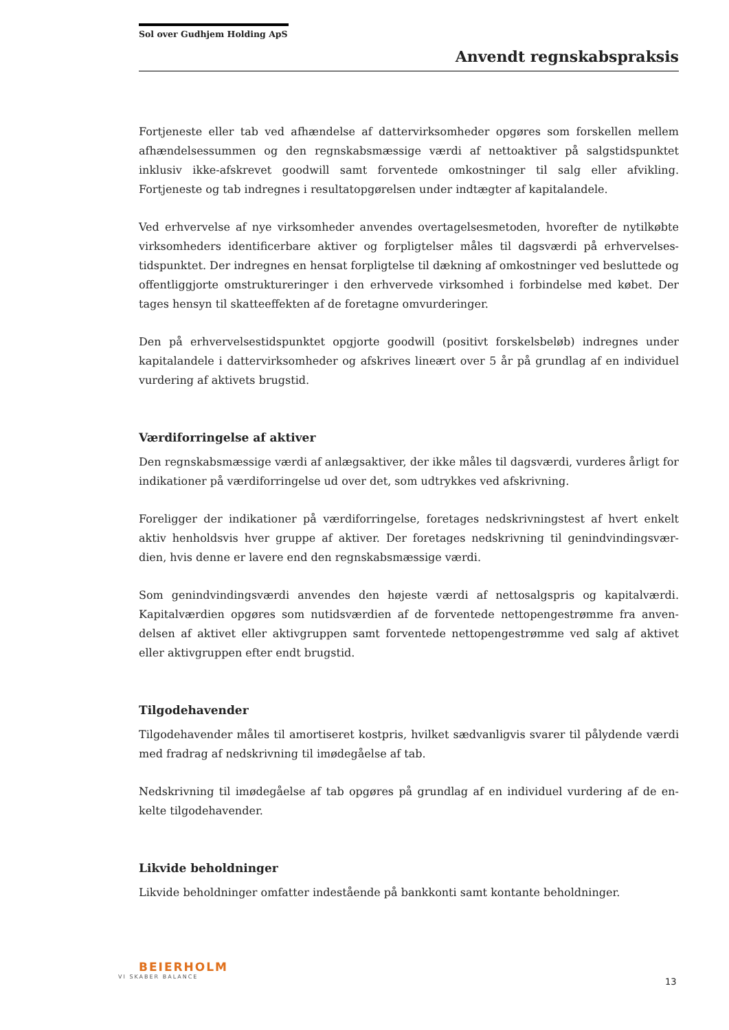Sol over Gudhjem Holding ApS
Anvendt regnskabspraksis
Fortjeneste eller tab ved afhændelse af dattervirksomheder opgøres som forskellen mellem afhændelsessummen og den regnskabsmæssige værdi af nettoaktiver på salgstidspunktet inklusiv ikke-afskrevet goodwill samt forventede omkostninger til salg eller afvikling. Fortjeneste og tab indregnes i resultatopgørelsen under indtægter af kapitalandele.
Ved erhvervelse af nye virksomheder anvendes overtagelsesmetoden, hvorefter de nytilkøbte virksomheders identificerbare aktiver og forpligtelser måles til dagsværdi på erhvervelses-tidspunktet. Der indregnes en hensat forpligtelse til dækning af omkostninger ved besluttede og offentliggjorte omstruktureringer i den erhvervede virksomhed i forbindelse med købet. Der tages hensyn til skatteeffekten af de foretagne omvurderinger.
Den på erhvervelsestidspunktet opgjorte goodwill (positivt forskelsbeløb) indregnes under kapitalandele i dattervirksomheder og afskrives lineært over 5 år på grundlag af en individuel vurdering af aktivets brugstid.
Værdiforringelse af aktiver
Den regnskabsmæssige værdi af anlægsaktiver, der ikke måles til dagsværdi, vurderes årligt for indikationer på værdiforringelse ud over det, som udtrykkes ved afskrivning.
Foreligger der indikationer på værdiforringelse, foretages nedskrivningstest af hvert enkelt aktiv henholdsvis hver gruppe af aktiver. Der foretages nedskrivning til genindvindingsvær-dien, hvis denne er lavere end den regnskabsmæssige værdi.
Som genindvindingsværdi anvendes den højeste værdi af nettosalgspris og kapitalværdi. Kapitalværdien opgøres som nutidsværdien af de forventede nettopengestrømme fra anven-delsen af aktivet eller aktivgruppen samt forventede nettopengestrømme ved salg af aktivet eller aktivgruppen efter endt brugstid.
Tilgodehavender
Tilgodehavender måles til amortiseret kostpris, hvilket sædvanligvis svarer til pålydende værdi med fradrag af nedskrivning til imødegåelse af tab.
Nedskrivning til imødegåelse af tab opgøres på grundlag af en individuel vurdering af de en-kelte tilgodehavender.
Likvide beholdninger
Likvide beholdninger omfatter indestående på bankkonti samt kontante beholdninger.
BEIERHOLM
VI SKABER BALANCE
13